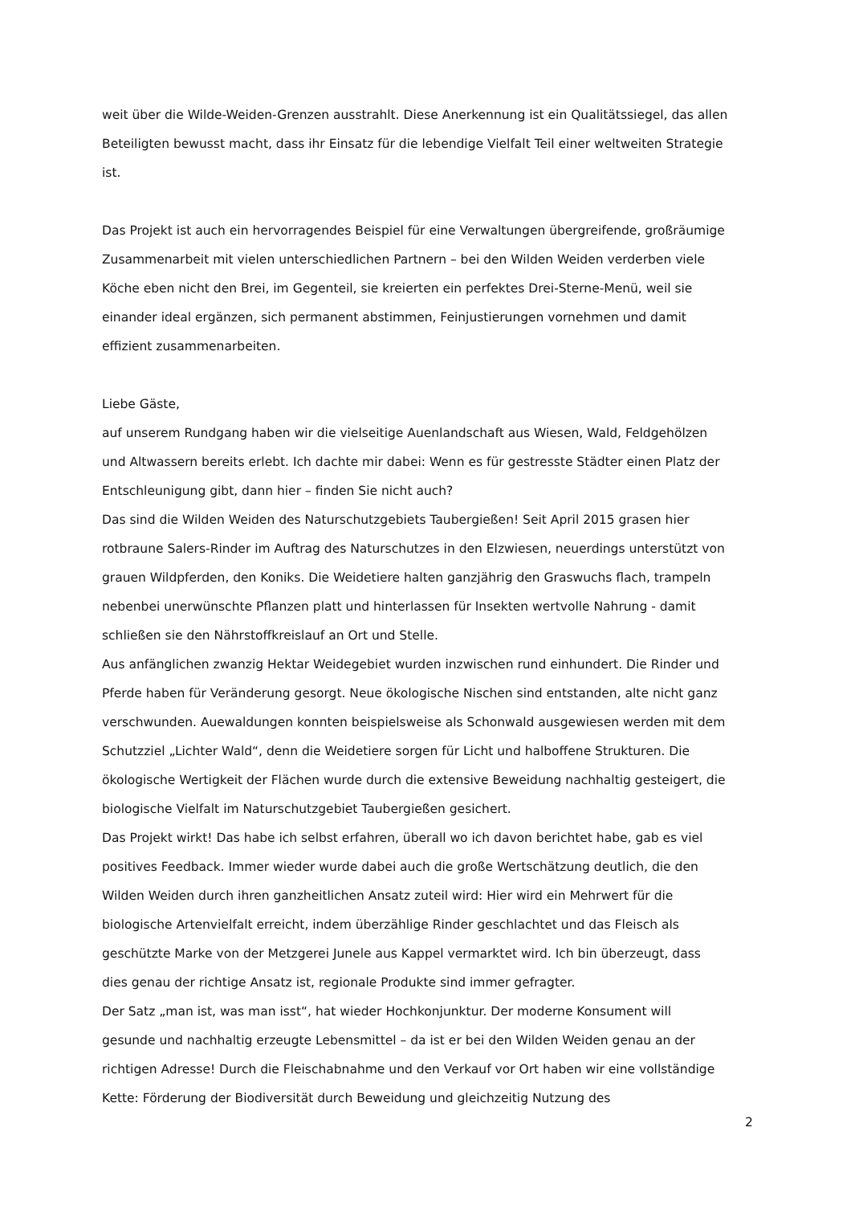weit über die Wilde-Weiden-Grenzen ausstrahlt. Diese Anerkennung ist ein Qualitätssiegel, das allen Beteiligten bewusst macht, dass ihr Einsatz für die lebendige Vielfalt Teil einer weltweiten Strategie ist.
Das Projekt ist auch ein hervorragendes Beispiel für eine Verwaltungen übergreifende, großräumige Zusammenarbeit mit vielen unterschiedlichen Partnern – bei den Wilden Weiden verderben viele Köche eben nicht den Brei, im Gegenteil, sie kreierten ein perfektes Drei-Sterne-Menü, weil sie einander ideal ergänzen, sich permanent abstimmen, Feinjustierungen vornehmen und damit effizient zusammenarbeiten.
Liebe Gäste,
auf unserem Rundgang haben wir die vielseitige Auenlandschaft aus Wiesen, Wald, Feldgehölzen und Altwassern bereits erlebt. Ich dachte mir dabei: Wenn es für gestresste Städter einen Platz der Entschleunigung gibt, dann hier – finden Sie nicht auch?
Das sind die Wilden Weiden des Naturschutzgebiets Taubergießen! Seit April 2015 grasen hier rotbraune Salers-Rinder im Auftrag des Naturschutzes in den Elzwiesen, neuerdings unterstützt von grauen Wildpferden, den Koniks. Die Weidetiere halten ganzjährig den Graswuchs flach, trampeln nebenbei unerwünschte Pflanzen platt und hinterlassen für Insekten wertvolle Nahrung - damit schließen sie den Nährstoffkreislauf an Ort und Stelle.
Aus anfänglichen zwanzig Hektar Weidegebiet wurden inzwischen rund einhundert. Die Rinder und Pferde haben für Veränderung gesorgt. Neue ökologische Nischen sind entstanden, alte nicht ganz verschwunden. Auewaldungen konnten beispielsweise als Schonwald ausgewiesen werden mit dem Schutzziel „Lichter Wald“, denn die Weidetiere sorgen für Licht und halboffene Strukturen. Die ökologische Wertigkeit der Flächen wurde durch die extensive Beweidung nachhaltig gesteigert, die biologische Vielfalt im Naturschutzgebiet Taubergießen gesichert.
Das Projekt wirkt! Das habe ich selbst erfahren, überall wo ich davon berichtet habe, gab es viel positives Feedback. Immer wieder wurde dabei auch die große Wertschätzung deutlich, die den Wilden Weiden durch ihren ganzheitlichen Ansatz zuteil wird: Hier wird ein Mehrwert für die biologische Artenvielfalt erreicht, indem überzählige Rinder geschlachtet und das Fleisch als geschützte Marke von der Metzgerei Junele aus Kappel vermarktet wird. Ich bin überzeugt, dass dies genau der richtige Ansatz ist, regionale Produkte sind immer gefragter.
Der Satz „man ist, was man isst“, hat wieder Hochkonjunktur. Der moderne Konsument will gesunde und nachhaltig erzeugte Lebensmittel – da ist er bei den Wilden Weiden genau an der richtigen Adresse! Durch die Fleischabnahme und den Verkauf vor Ort haben wir eine vollständige Kette: Förderung der Biodiversität durch Beweidung und gleichzeitig Nutzung des
2